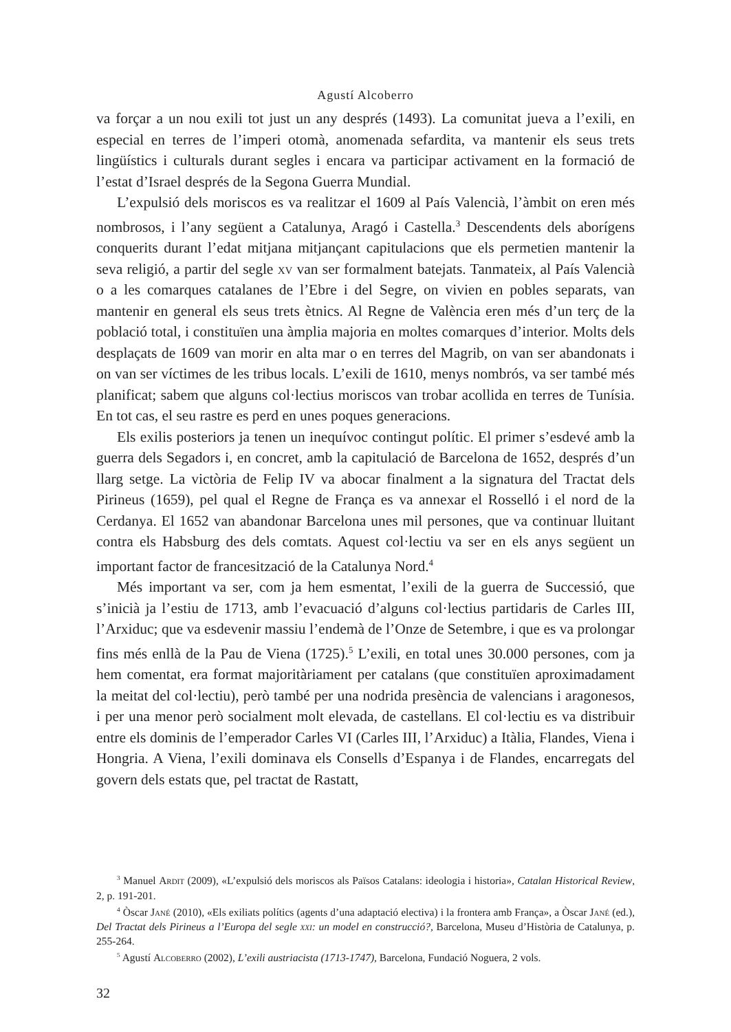Agustí Alcoberro
va forçar a un nou exili tot just un any després (1493). La comunitat jueva a l’exili, en especial en terres de l’imperi otomà, anomenada sefardita, va mantenir els seus trets lingüístics i culturals durant segles i encara va participar activament en la formació de l’estat d’Israel després de la Segona Guerra Mundial.
L’expulsió dels moriscos es va realitzar el 1609 al País Valencià, l’àmbit on eren més nombrosos, i l’any següent a Catalunya, Aragó i Castella.<sup>3</sup> Descendents dels aborígens conquerits durant l’edat mitjana mitjançant capitulacions que els permetien mantenir la seva religió, a partir del segle xv van ser formalment batejats. Tanmateix, al País Valencià o a les comarques catalanes de l’Ebre i del Segre, on vivien en pobles separats, van mantenir en general els seus trets ètnics. Al Regne de València eren més d’un terç de la població total, i constituïen una àmplia majoria en moltes comarques d’interior. Molts dels desplaçats de 1609 van morir en alta mar o en terres del Magrib, on van ser abandonats i on van ser víctimes de les tribus locals. L’exili de 1610, menys nombrós, va ser també més planificat; sabem que alguns col·lectius moriscos van trobar acollida en terres de Tunísia. En tot cas, el seu rastre es perd en unes poques generacions.
Els exilis posteriors ja tenen un inequívoc contingut polític. El primer s’esdevé amb la guerra dels Segadors i, en concret, amb la capitulació de Barcelona de 1652, després d’un llarg setge. La victòria de Felip IV va abocar finalment a la signatura del Tractat dels Pirineus (1659), pel qual el Regne de França es va annexar el Rosselló i el nord de la Cerdanya. El 1652 van abandonar Barcelona unes mil persones, que va continuar lluitant contra els Habsburg des dels comtats. Aquest col·lectiu va ser en els anys següent un important factor de francesització de la Catalunya Nord.<sup>4</sup>
Més important va ser, com ja hem esmentat, l’exili de la guerra de Successió, que s’inicià ja l’estiu de 1713, amb l’evacuació d’alguns col·lectius partidaris de Carles III, l’Arxiduc; que va esdevenir massiu l’endemà de l’Onze de Setembre, i que es va prolongar fins més enllà de la Pau de Viena (1725).<sup>5</sup> L’exili, en total unes 30.000 persones, com ja hem comentat, era format majoritàriament per catalans (que constituïen aproximadament la meitat del col·lectiu), però també per una nodrida presència de valencians i aragonesos, i per una menor però socialment molt elevada, de castellans. El col·lectiu es va distribuir entre els dominis de l’emperador Carles VI (Carles III, l’Arxiduc) a Itàlia, Flandes, Viena i Hongria. A Viena, l’exili dominava els Consells d’Espanya i de Flandes, encarregats del govern dels estats que, pel tractat de Rastatt,
<sup>3</sup> Manuel Ardit (2009), «L’expulsió dels moriscos als Països Catalans: ideologia i historia», Catalan Historical Review, 2, p. 191-201.
<sup>4</sup> Òscar Jané (2010), «Els exiliats polítics (agents d’una adaptació electiva) i la frontera amb França», a Òscar Jané (ed.), Del Tractat dels Pirineus a l’Europa del segle xxi: un model en construcció?, Barcelona, Museu d’Història de Catalunya, p. 255-264.
<sup>5</sup> Agustí Alcoberro (2002), L’exili austriacista (1713-1747), Barcelona, Fundació Noguera, 2 vols.
32